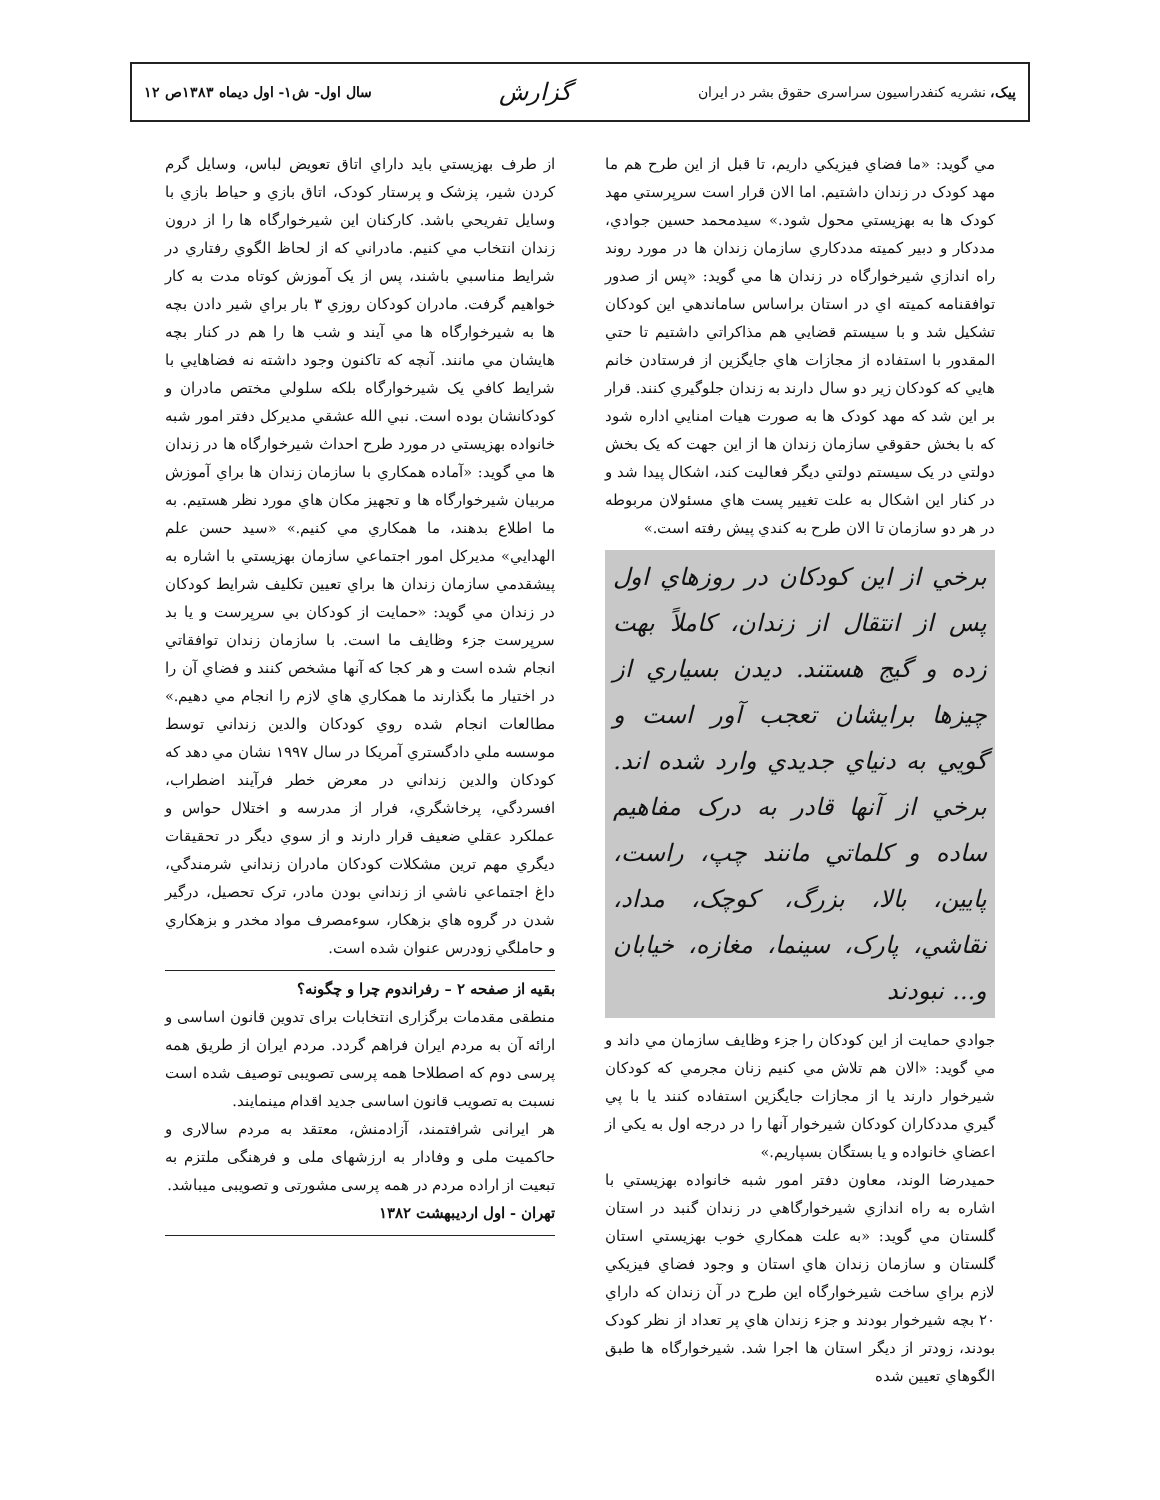پیک، نشریه کنفدراسیون سراسری حقوق بشر در ایران گزارش سال اول- ش۱- اول دیماه ۱۳۸۳ص ۱۲
مي گويد: «ما فضاي فيزيكي داريم، تا قبل از اين طرح هم ما مهد كودک در زندان داشتيم. اما الان قرار است سرپرستي مهد كودک ها به بهزيستي محول شود.» سيدمحمد حسين جوادي، مددكار و دبير كميته مددكاري سازمان زندان ها در مورد روند راه اندازي شيرخوارگاه در زندان ها مي گويد: «پس از صدور توافقنامه كميته اي در استان براساس ساماندهي اين كودكان تشكيل شد و با سيستم قضايي هم مذاكراتي داشتيم تا حتي المقدور با استفاده از مجازات هاي جايگزين از فرستادن خانم هايي كه كودكان زير دو سال دارند به زندان جلوگيري كنند. قرار بر اين شد كه مهد كودک ها به صورت هيات امنايي اداره شود كه با بخش حقوقي سازمان زندان ها از اين جهت كه يک بخش دولتي در يک سيستم دولتي ديگر فعاليت كند، اشكال پيدا شد و در كنار اين اشكال به علت تغيير پست هاي مسئولان مربوطه در هر دو سازمان تا الان طرح به كندي پيش رفته است.»
برخي از اين كودكان در روزهاي اول پس از انتقال از زندان، كاملاً بهت زده و گيج هستند. ديدن بسياري از چيزها برايشان تعجب آور است و گويي به دنياي جديدي وارد شده اند. برخي از آنها قادر به درک مفاهيم ساده و كلماتي مانند چپ، راست، پايين، بالا، بزرگ، كوچک، مداد، نقاشي، پارک، سينما، مغازه، خيابان و... نبودند
جوادي حمايت از اين كودكان را جزء وظايف سازمان مي داند و مي گويد: «الان هم تلاش مي كنيم زنان مجرمي كه كودكان شيرخوار دارند يا از مجازات جايگزين استفاده كنند يا با پي گيري مددكاران كودكان شيرخوار آنها را در درجه اول به يكي از اعضاي خانواده و يا بستگان بسپاريم.»
حميدرضا الوند، معاون دفتر امور شبه خانواده بهزيستي با اشاره به راه اندازي شيرخوارگاهي در زندان گنبد در استان گلستان مي گويد: «به علت همكاري خوب بهزيستي استان گلستان و سازمان زندان هاي استان و وجود فضاي فيزيكي لازم براي ساخت شيرخوارگاه اين طرح در آن زندان كه داراي ۲۰ بچه شيرخوار بودند و جزء زندان هاي پر تعداد از نظر كودک بودند، زودتر از ديگر استان ها اجرا شد. شيرخوارگاه ها طبق الگوهاي تعيين شده
از طرف بهزيستي بايد داراي اتاق تعويض لباس، وسايل گرم كردن شير، پزشک و پرستار كودک، اتاق بازي و حياط بازي با وسايل تفريحي باشد. كاركنان اين شيرخوارگاه ها را از درون زندان انتخاب مي كنيم. مادراني كه از لحاظ الگوي رفتاري در شرايط مناسبي باشند، پس از يک آموزش كوتاه مدت به كار خواهيم گرفت. مادران كودكان روزي ۳ بار براي شير دادن بچه ها به شيرخوارگاه ها مي آيند و شب ها را هم در كنار بچه هايشان مي مانند. آنچه كه تاكنون وجود داشته نه فضاهايي با شرايط كافي يک شيرخوارگاه بلكه سلولي مختص مادران و كودكانشان بوده است. نبي الله عشقي مديركل دفتر امور شبه خانواده بهزيستي در مورد طرح احداث شيرخوارگاه ها در زندان ها مي گويد: «آماده همكاري با سازمان زندان ها براي آموزش مربيان شيرخوارگاه ها و تجهيز مكان هاي مورد نظر هستيم. به ما اطلاع بدهند، ما همكاري مي كنيم.» «سيد حسن علم الهدايي» مديركل امور اجتماعي سازمان بهزيستي با اشاره به پيشقدمي سازمان زندان ها براي تعيين تكليف شرايط كودكان در زندان مي گويد: «حمايت از كودكان بي سرپرست و يا بد سرپرست جزء وظايف ما است. با سازمان زندان توافقاتي انجام شده است و هر كجا كه آنها مشخص كنند و فضاي آن را در اختيار ما بگذارند ما همكاري هاي لازم را انجام مي دهيم.» مطالعات انجام شده روي كودكان والدين زنداني توسط موسسه ملي دادگستري آمريكا در سال ۱۹۹۷ نشان مي دهد كه كودكان والدين زنداني در معرض خطر فرآيند اضطراب، افسردگي، پرخاشگري، فرار از مدرسه و اختلال حواس و عملكرد عقلي ضعيف قرار دارند و از سوي ديگر در تحقيقات ديگري مهم ترين مشكلات كودكان مادران زنداني شرمندگي، داغ اجتماعي ناشي از زنداني بودن مادر، ترک تحصيل، درگير شدن در گروه هاي بزهكار، سوءمصرف مواد مخدر و بزهكاري و حاملگي زودرس عنوان شده است.
بقیه از صفحه ۲ – رفراندوم چرا و چگونه؟
منطقی مقدمات برگزاری انتخابات برای تدوین قانون اساسی و ارائه آن به مردم ایران فراهم گردد. مردم ایران از طریق همه پرسی دوم که اصطلاحا همه پرسی تصویبی توصیف شده است نسبت به تصویب قانون اساسی جدید اقدام مینمایند.
هر ایرانی شرافتمند، آزادمنش، معتقد به مردم سالاری و حاکمیت ملی و وفادار به ارزشهای ملی و فرهنگی ملتزم به تبعیت از اراده مردم در همه پرسی مشورتی و تصویبی میباشد.
تهران - اول اردیبهشت ۱۳۸۲